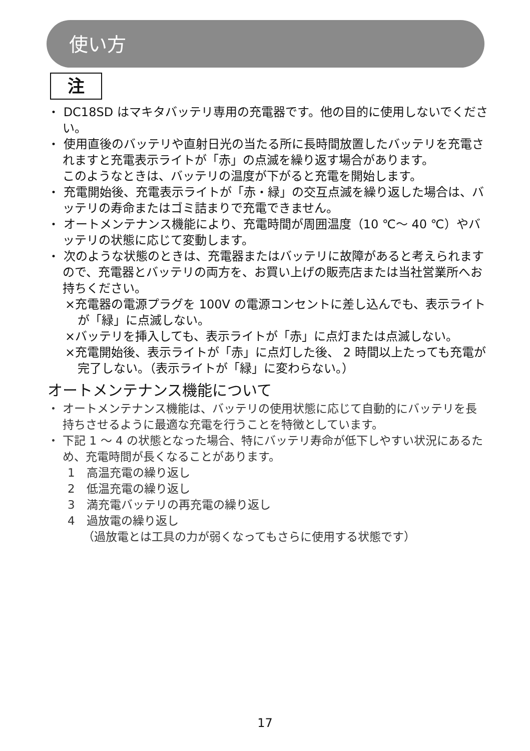使い方
注
・ DC18SD はマキタバッテリ専用の充電器です。他の目的に使用しないでください。
・ 使用直後のバッテリや直射日光の当たる所に長時間放置したバッテリを充電されますと充電表示ライトが「赤」の点滅を繰り返す場合があります。
このようなときは、バッテリの温度が下がると充電を開始します。
・ 充電開始後、充電表示ライトが「赤・緑」の交互点滅を繰り返した場合は、バッテリの寿命またはゴミ詰まりで充電できません。
・ オートメンテナンス機能により、充電時間が周囲温度（10 ℃～ 40 ℃）やバッテリの状態に応じて変動します。
・ 次のような状態のときは、充電器またはバッテリに故障があると考えられますので、充電器とバッテリの両方を、お買い上げの販売店または当社営業所へお持ちください。
×充電器の電源プラグを 100V の電源コンセントに差し込んでも、表示ライトが「緑」に点滅しない。
×バッテリを挿入しても、表示ライトが「赤」に点灯または点滅しない。
×充電開始後、表示ライトが「赤」に点灯した後、 2 時間以上たっても充電が完了しない。（表示ライトが「緑」に変わらない。）
オートメンテナンス機能について
・ オートメンテナンス機能は、バッテリの使用状態に応じて自動的にバッテリを長持ちさせるように最適な充電を行うことを特徴としています。
・ 下記 1 ～ 4 の状態となった場合、特にバッテリ寿命が低下しやすい状況にあるため、充電時間が長くなることがあります。
1　高温充電の繰り返し
2　低温充電の繰り返し
3　満充電バッテリの再充電の繰り返し
4　過放電の繰り返し
（過放電とは工具の力が弱くなってもさらに使用する状態です）
17